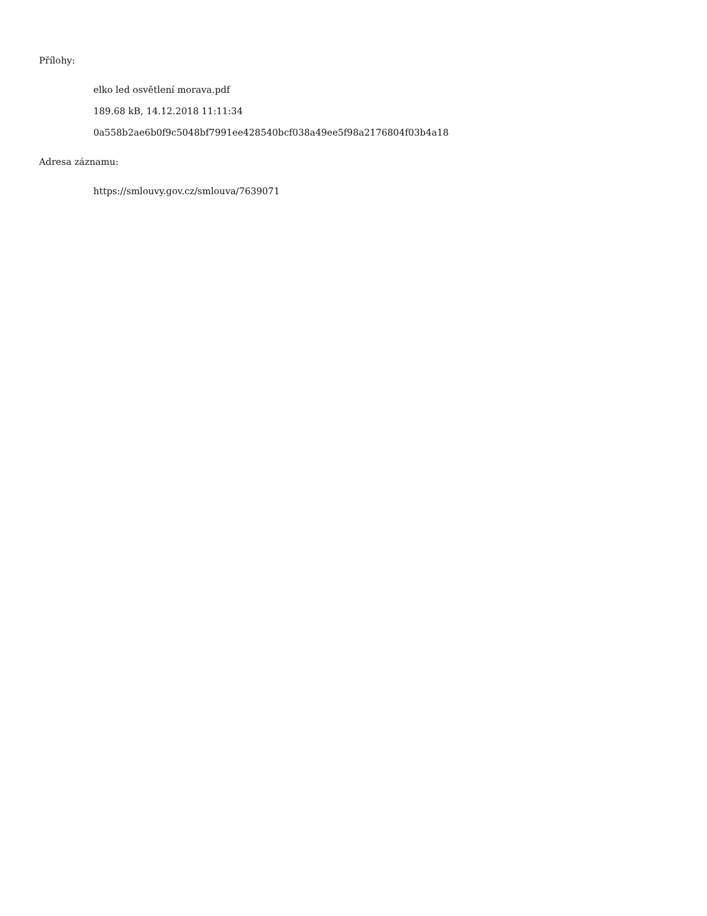Přílohy:
elko led osvětlení morava.pdf
189.68 kB, 14.12.2018 11:11:34
0a558b2ae6b0f9c5048bf7991ee428540bcf038a49ee5f98a2176804f03b4a18
Adresa záznamu:
https://smlouvy.gov.cz/smlouva/7639071